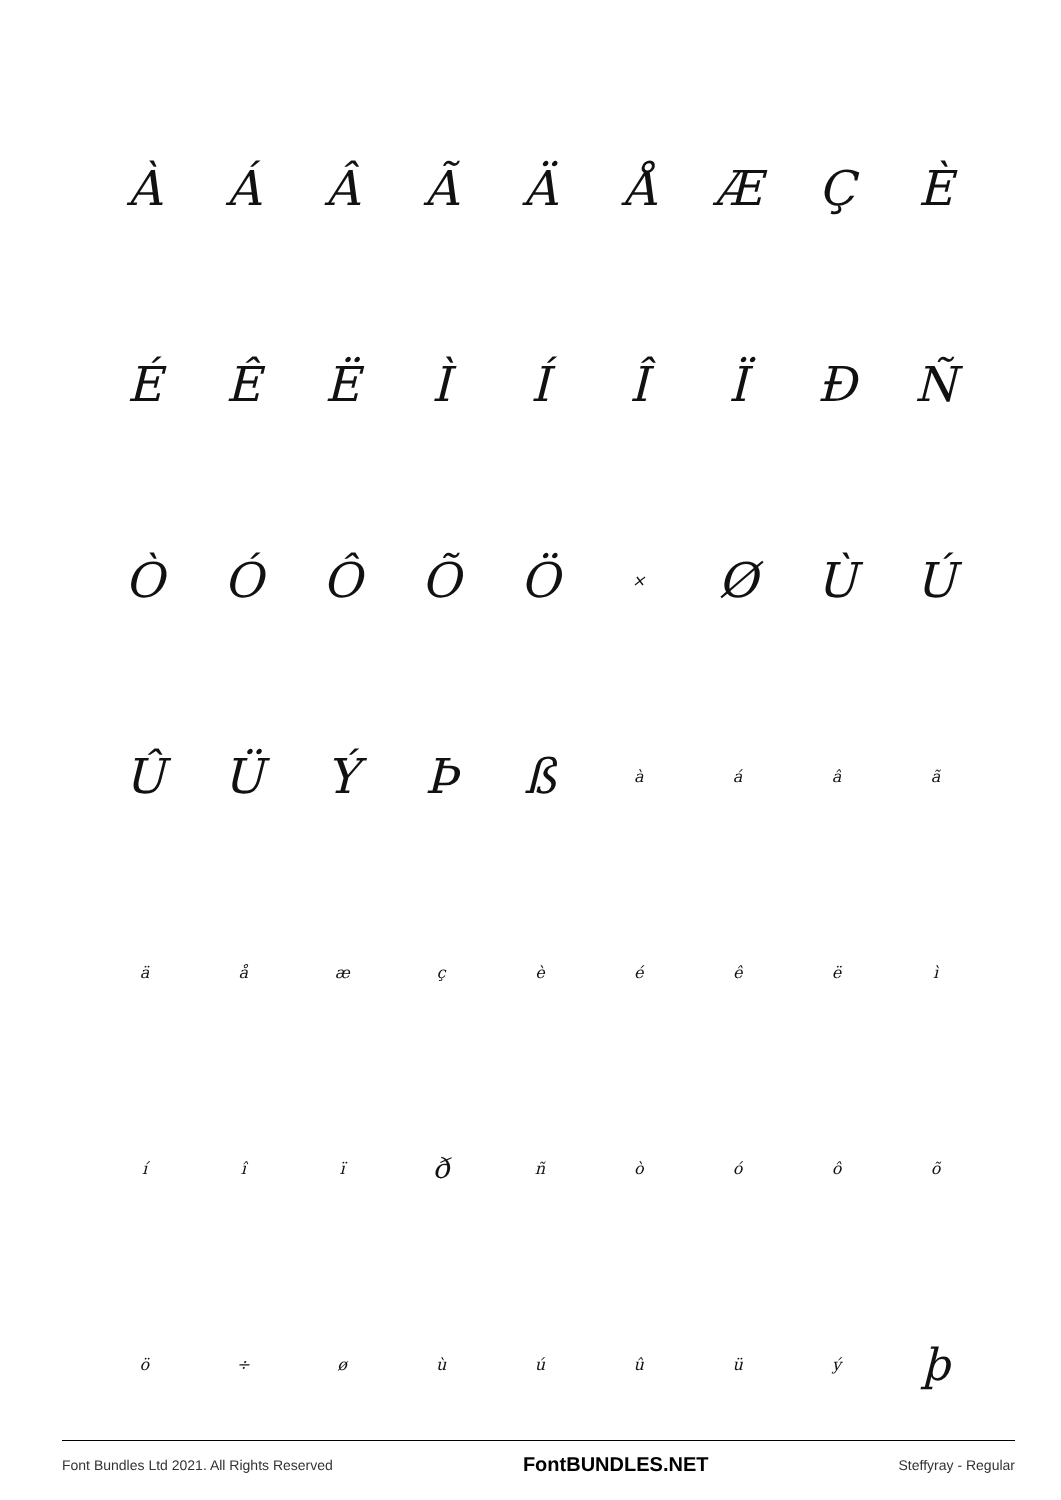| À | Á | Â | Ã | Ä | Å | Æ | Ç | È |
| É | Ê | Ë | Ì | Í | Î | Ï | Ð | Ñ |
| Ò | Ó | Ô | Õ | Ö | × | Ø | Ù | Ú |
| Û | Ü | Ý | Þ | ß | à | á | â | ã |
| ä | å | æ | ç | è | é | ê | ë | ì |
| í | î | ï | ð | ñ | ò | ó | ô | õ |
| ö | ÷ | ø | ù | ú | û | ü | ý | þ |
Font Bundles Ltd 2021. All Rights Reserved FontBUNDLES.NET Steffyray - Regular